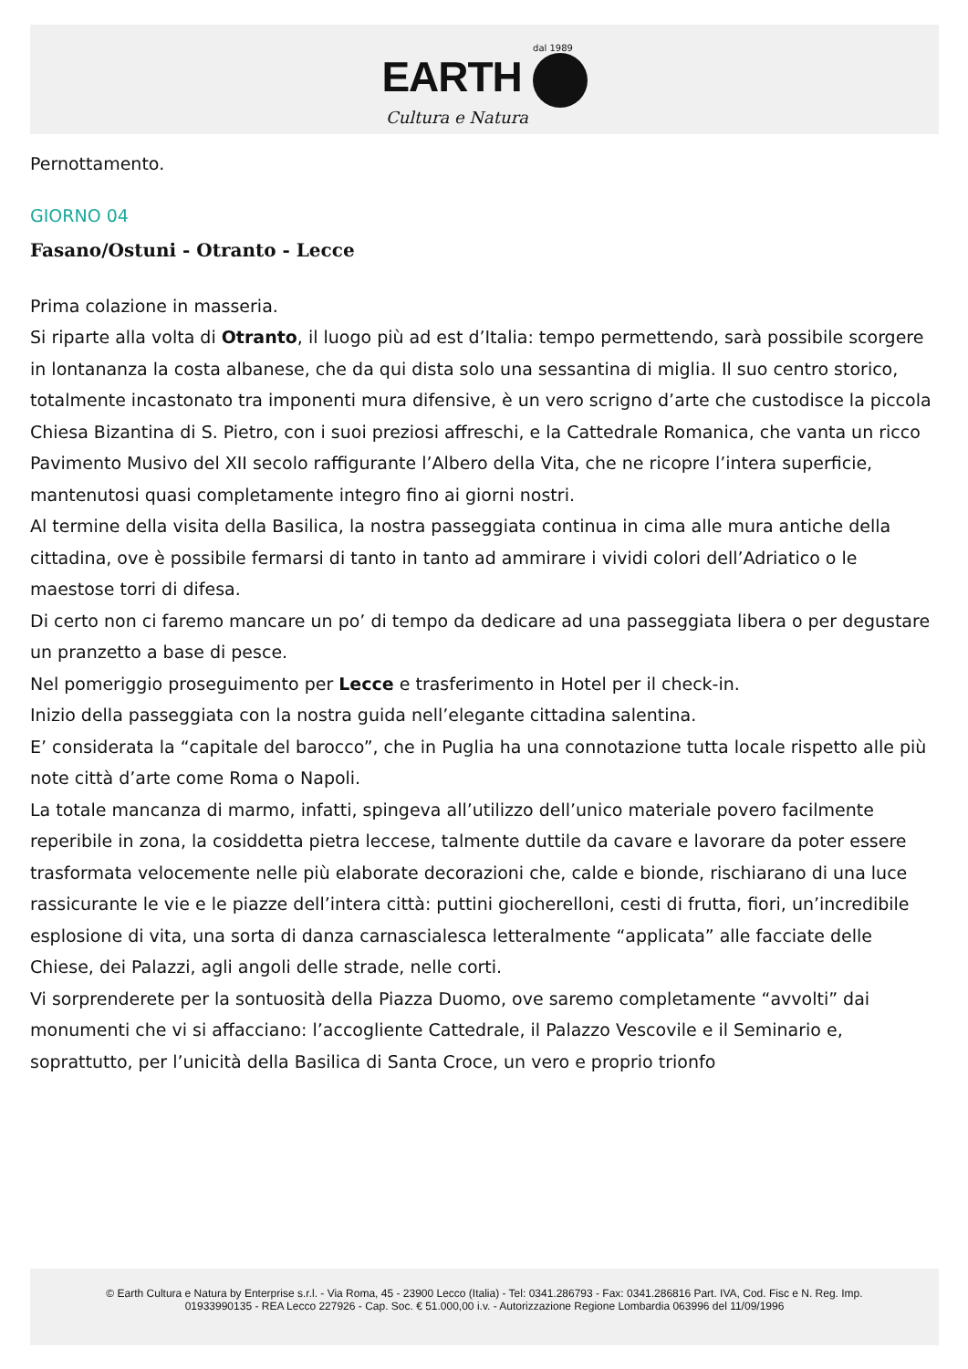dal 1989
EARTH
Cultura e Natura
Pernottamento.
GIORNO 04
Fasano/Ostuni - Otranto - Lecce
Prima colazione in masseria.
Si riparte alla volta di Otranto, il luogo più ad est d’Italia: tempo permettendo, sarà possibile scorgere in lontananza la costa albanese, che da qui dista solo una sessantina di miglia. Il suo centro storico, totalmente incastonato tra imponenti mura difensive, è un vero scrigno d’arte che custodisce la piccola Chiesa Bizantina di S. Pietro, con i suoi preziosi affreschi, e la Cattedrale Romanica, che vanta un ricco Pavimento Musivo del XII secolo raffigurante l’Albero della Vita, che ne ricopre l’intera superficie, mantenutosi quasi completamente integro fino ai giorni nostri.
Al termine della visita della Basilica, la nostra passeggiata continua in cima alle mura antiche della cittadina, ove è possibile fermarsi di tanto in tanto ad ammirare i vividi colori dell’Adriatico o le maestose torri di difesa.
Di certo non ci faremo mancare un po’ di tempo da dedicare ad una passeggiata libera o per degustare un pranzetto a base di pesce.
Nel pomeriggio proseguimento per Lecce e trasferimento in Hotel per il check-in.
Inizio della passeggiata con la nostra guida nell’elegante cittadina salentina.
E’ considerata la “capitale del barocco”, che in Puglia ha una connotazione tutta locale rispetto alle più note città d’arte come Roma o Napoli.
La totale mancanza di marmo, infatti, spingeva all’utilizzo dell’unico materiale povero facilmente reperibile in zona, la cosiddetta pietra leccese, talmente duttile da cavare e lavorare da poter essere trasformata velocemente nelle più elaborate decorazioni che, calde e bionde, rischiarano di una luce rassicurante le vie e le piazze dell’intera città: puttini giocherelloni, cesti di frutta, fiori, un’incredibile esplosione di vita, una sorta di danza carnascialesca letteralmente “applicata” alle facciate delle Chiese, dei Palazzi, agli angoli delle strade, nelle corti.
Vi sorprenderete per la sontuosità della Piazza Duomo, ove saremo completamente “avvolti” dai monumenti che vi si affacciano: l’accogliente Cattedrale, il Palazzo Vescovile e il Seminario e, soprattutto, per l’unicità della Basilica di Santa Croce, un vero e proprio trionfo
© Earth Cultura e Natura by Enterprise s.r.l. - Via Roma, 45 - 23900 Lecco (Italia) - Tel: 0341.286793 - Fax: 0341.286816 Part. IVA, Cod. Fisc e N. Reg. Imp.
01933990135 - REA Lecco 227926 - Cap. Soc. € 51.000,00 i.v. - Autorizzazione Regione Lombardia 063996 del 11/09/1996